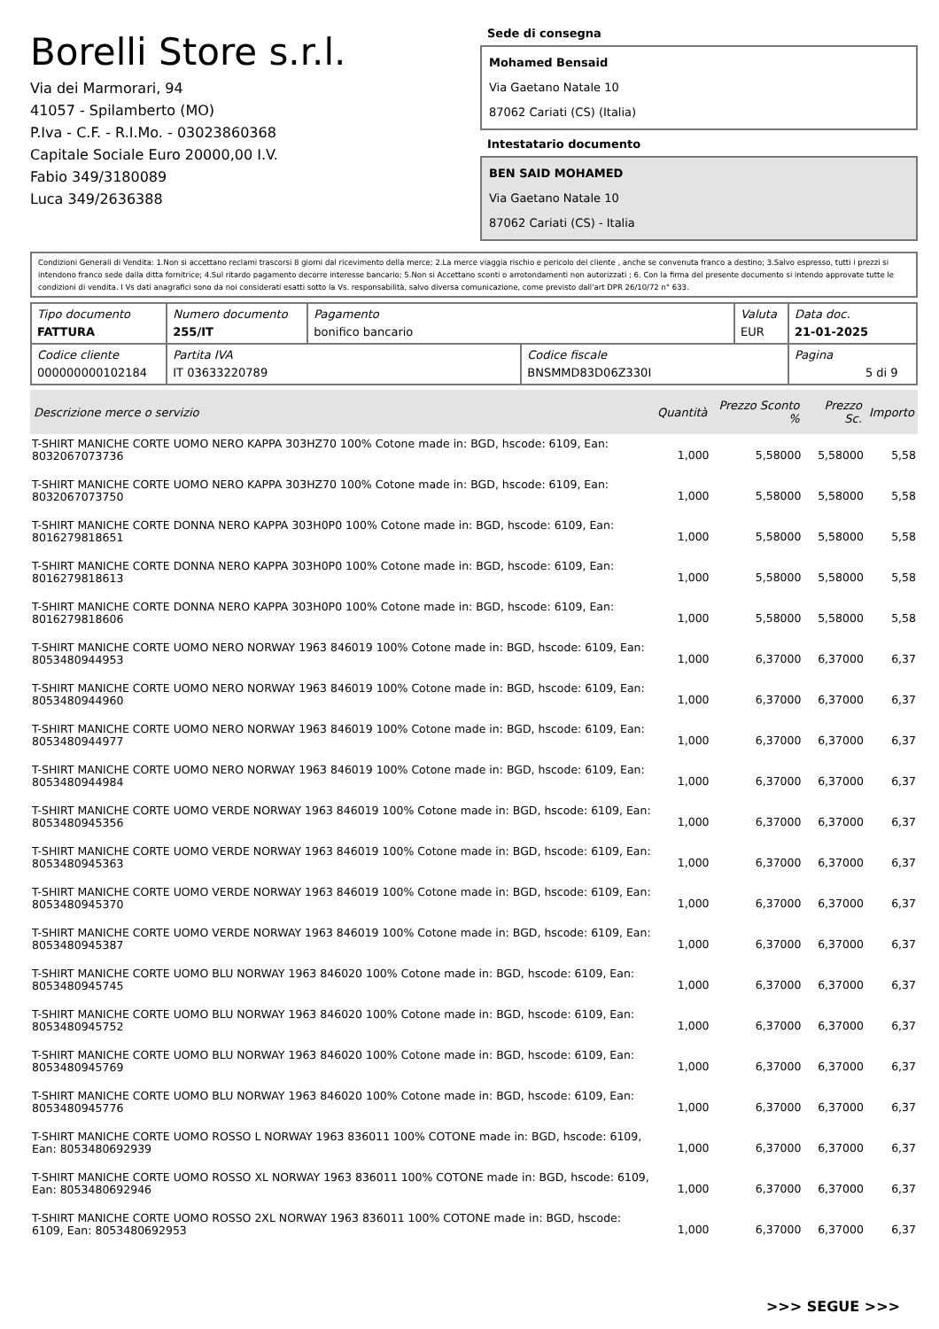Borelli Store s.r.l.
Via dei Marmorari, 94
41057 - Spilamberto (MO)
P.Iva - C.F. - R.I.Mo. - 03023860368
Capitale Sociale Euro 20000,00 I.V.
Fabio 349/3180089
Luca 349/2636388
Sede di consegna
Mohamed Bensaid
Via Gaetano Natale 10
87062 Cariati (CS) (Italia)
Intestatario documento
BEN SAID MOHAMED
Via Gaetano Natale 10
87062 Cariati (CS) - Italia
Condizioni Generali di Vendita: 1.Non si accettano reclami trascorsi 8 giorni dal ricevimento della merce; 2.La merce viaggia rischio e pericolo del cliente , anche se convenuta franco a destino; 3.Salvo espresso, tutti i prezzi si intendono franco sede dalla ditta fornitrice; 4.Sul ritardo pagamento decorre interesse bancario; 5.Non si Accettano sconti o arrotondamenti non autorizzati ; 6. Con la firma del presente documento si intendo approvate tutte le condizioni di vendita. I Vs dati anagrafici sono da noi considerati esatti sotto la Vs. responsabilità, salvo diversa comunicazione, come previsto dall'art DPR 26/10/72 n° 633.
| Tipo documento FATTURA | Numero documento 255/IT | Pagamento bonifico bancario | | Valuta EUR | Data doc. 21-01-2025 |
| Codice cliente 000000000102184 | Partita IVA IT 03633220789 | | Codice fiscale BNSMMD83D06Z330I | | Pagina 5 di 9 |
| Descrizione merce o servizio | Quantità | Prezzo Sconto % | Prezzo Sc. | Importo |
| --- | --- | --- | --- | --- |
| T-SHIRT MANICHE CORTE UOMO NERO KAPPA 303HZ70 100% Cotone made in: BGD, hscode: 6109, Ean: 8032067073736 | 1,000 | 5,58000 | 5,58000 | 5,58 |
| T-SHIRT MANICHE CORTE UOMO NERO KAPPA 303HZ70 100% Cotone made in: BGD, hscode: 6109, Ean: 8032067073750 | 1,000 | 5,58000 | 5,58000 | 5,58 |
| T-SHIRT MANICHE CORTE DONNA NERO KAPPA 303H0P0 100% Cotone made in: BGD, hscode: 6109, Ean: 8016279818651 | 1,000 | 5,58000 | 5,58000 | 5,58 |
| T-SHIRT MANICHE CORTE DONNA NERO KAPPA 303H0P0 100% Cotone made in: BGD, hscode: 6109, Ean: 8016279818613 | 1,000 | 5,58000 | 5,58000 | 5,58 |
| T-SHIRT MANICHE CORTE DONNA NERO KAPPA 303H0P0 100% Cotone made in: BGD, hscode: 6109, Ean: 8016279818606 | 1,000 | 5,58000 | 5,58000 | 5,58 |
| T-SHIRT MANICHE CORTE UOMO NERO NORWAY 1963 846019 100% Cotone made in: BGD, hscode: 6109, Ean: 8053480944953 | 1,000 | 6,37000 | 6,37000 | 6,37 |
| T-SHIRT MANICHE CORTE UOMO NERO NORWAY 1963 846019 100% Cotone made in: BGD, hscode: 6109, Ean: 8053480944960 | 1,000 | 6,37000 | 6,37000 | 6,37 |
| T-SHIRT MANICHE CORTE UOMO NERO NORWAY 1963 846019 100% Cotone made in: BGD, hscode: 6109, Ean: 8053480944977 | 1,000 | 6,37000 | 6,37000 | 6,37 |
| T-SHIRT MANICHE CORTE UOMO NERO NORWAY 1963 846019 100% Cotone made in: BGD, hscode: 6109, Ean: 8053480944984 | 1,000 | 6,37000 | 6,37000 | 6,37 |
| T-SHIRT MANICHE CORTE UOMO VERDE NORWAY 1963 846019 100% Cotone made in: BGD, hscode: 6109, Ean: 8053480945356 | 1,000 | 6,37000 | 6,37000 | 6,37 |
| T-SHIRT MANICHE CORTE UOMO VERDE NORWAY 1963 846019 100% Cotone made in: BGD, hscode: 6109, Ean: 8053480945363 | 1,000 | 6,37000 | 6,37000 | 6,37 |
| T-SHIRT MANICHE CORTE UOMO VERDE NORWAY 1963 846019 100% Cotone made in: BGD, hscode: 6109, Ean: 8053480945370 | 1,000 | 6,37000 | 6,37000 | 6,37 |
| T-SHIRT MANICHE CORTE UOMO VERDE NORWAY 1963 846019 100% Cotone made in: BGD, hscode: 6109, Ean: 8053480945387 | 1,000 | 6,37000 | 6,37000 | 6,37 |
| T-SHIRT MANICHE CORTE UOMO BLU NORWAY 1963 846020 100% Cotone made in: BGD, hscode: 6109, Ean: 8053480945745 | 1,000 | 6,37000 | 6,37000 | 6,37 |
| T-SHIRT MANICHE CORTE UOMO BLU NORWAY 1963 846020 100% Cotone made in: BGD, hscode: 6109, Ean: 8053480945752 | 1,000 | 6,37000 | 6,37000 | 6,37 |
| T-SHIRT MANICHE CORTE UOMO BLU NORWAY 1963 846020 100% Cotone made in: BGD, hscode: 6109, Ean: 8053480945769 | 1,000 | 6,37000 | 6,37000 | 6,37 |
| T-SHIRT MANICHE CORTE UOMO BLU NORWAY 1963 846020 100% Cotone made in: BGD, hscode: 6109, Ean: 8053480945776 | 1,000 | 6,37000 | 6,37000 | 6,37 |
| T-SHIRT MANICHE CORTE UOMO ROSSO L NORWAY 1963 836011 100% COTONE made in: BGD, hscode: 6109, Ean: 8053480692939 | 1,000 | 6,37000 | 6,37000 | 6,37 |
| T-SHIRT MANICHE CORTE UOMO ROSSO XL NORWAY 1963 836011 100% COTONE made in: BGD, hscode: 6109, Ean: 8053480692946 | 1,000 | 6,37000 | 6,37000 | 6,37 |
| T-SHIRT MANICHE CORTE UOMO ROSSO 2XL NORWAY 1963 836011 100% COTONE made in: BGD, hscode: 6109, Ean: 8053480692953 | 1,000 | 6,37000 | 6,37000 | 6,37 |
>>> SEGUE >>>
-